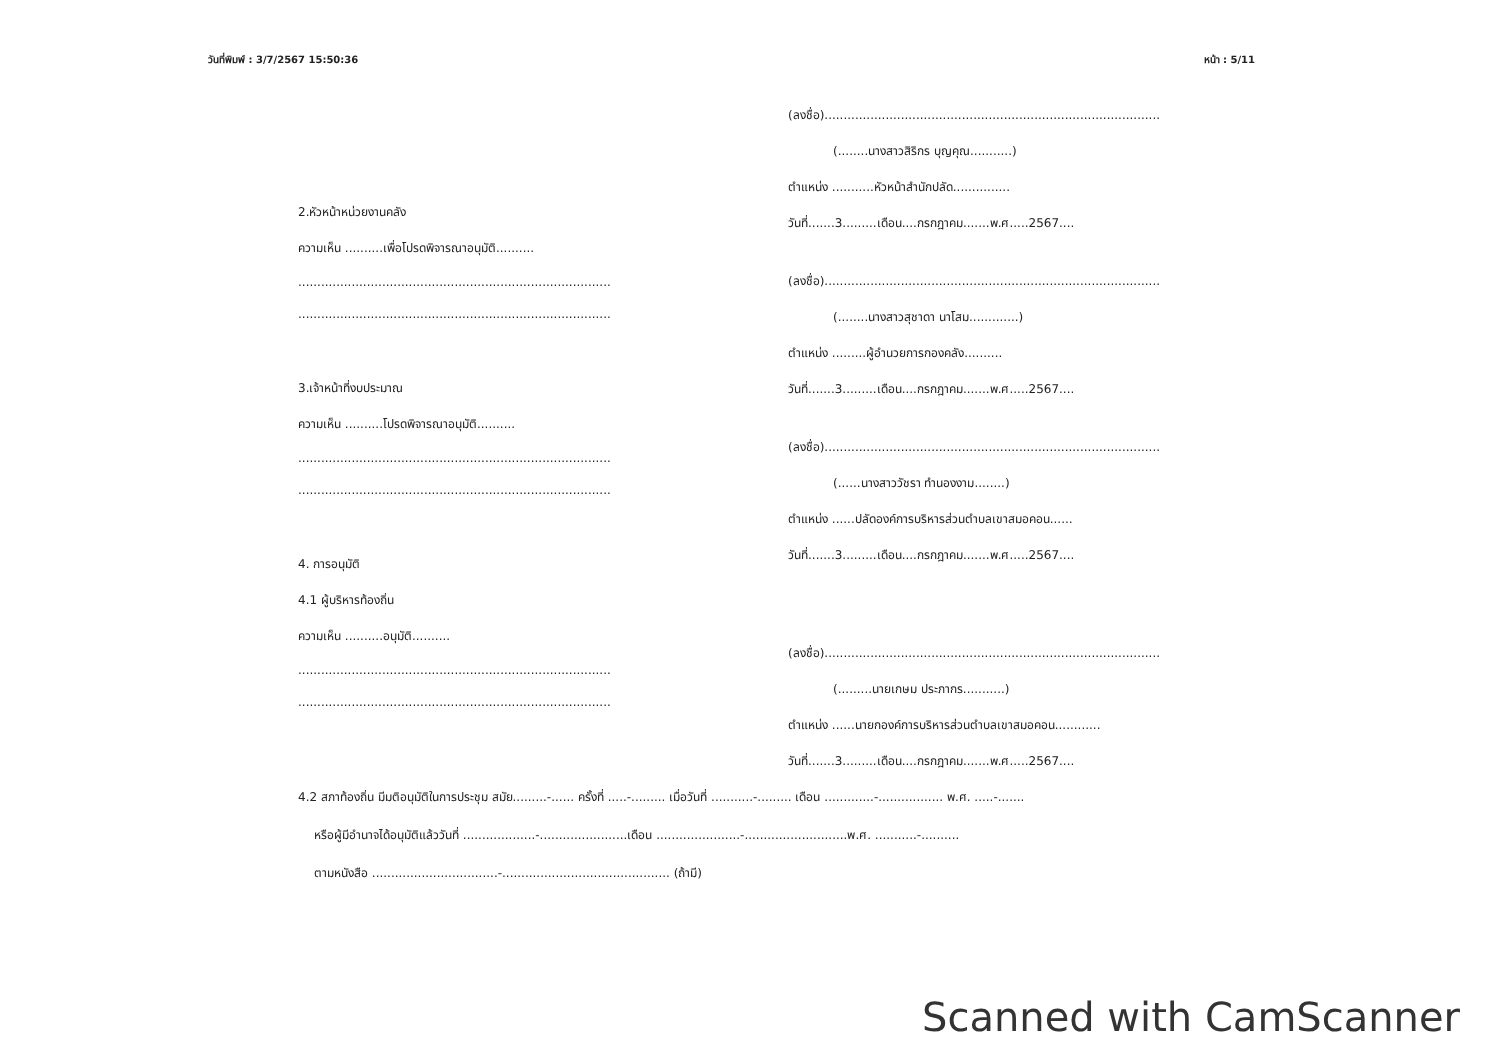วันที่พิมพ์ : 3/7/2567 15:50:36 หน้า : 5/11
2.หัวหน้าหน่วยงานคลัง
ความเห็น ..........เพื่อโปรดพิจารณาอนุมัติ..........
..................................................................................
..................................................................................
3.เจ้าหน้าที่งบประมาณ
ความเห็น ..........โปรดพิจารณาอนุมัติ..........
..................................................................................
..................................................................................
4. การอนุมัติ
4.1 ผู้บริหารท้องถิ่น
ความเห็น ..........อนุมัติ..........
..................................................................................
..................................................................................
(ลงชื่อ)........................................................................................
(........นางสาวสิริกร บุญคุณ...........)
ตำแหน่ง ...........หัวหน้าสำนักปลัด...............
วันที่.......3.........เดือน....กรกฎาคม.......พ.ศ.....2567....
(ลงชื่อ)........................................................................................
(........นางสาวสุชาดา นาโสม.............)
ตำแหน่ง .........ผู้อำนวยการกองคลัง..........
วันที่.......3.........เดือน....กรกฎาคม.......พ.ศ.....2567....
(ลงชื่อ)........................................................................................
(......นางสาววัชรา ทำนองงาม........)
ตำแหน่ง ......ปลัดองค์การบริหารส่วนตำบลเขาสมอคอน......
วันที่.......3.........เดือน....กรกฎาคม.......พ.ศ.....2567....
(ลงชื่อ)........................................................................................
(.........นายเกษม ประภากร...........)
ตำแหน่ง ......นายกองค์การบริหารส่วนตำบลเขาสมอคอน............
วันที่.......3.........เดือน....กรกฎาคม.......พ.ศ.....2567....
4.2 สภาท้องถิ่น มีมติอนุมัติในการประชุม สมัย.........-...... ครั้งที่ .....-......... เมื่อวันที่ ...........-......... เดือน .............-................. พ.ศ. .....-.......
หรือผู้มีอำนาจได้อนุมัติแล้ววันที่ ...................-.......................เดือน ......................-...........................พ.ศ. ...........-..........
ตามหนังสือ .................................-............................................ (ถ้ามี)
Scanned with CamScanner